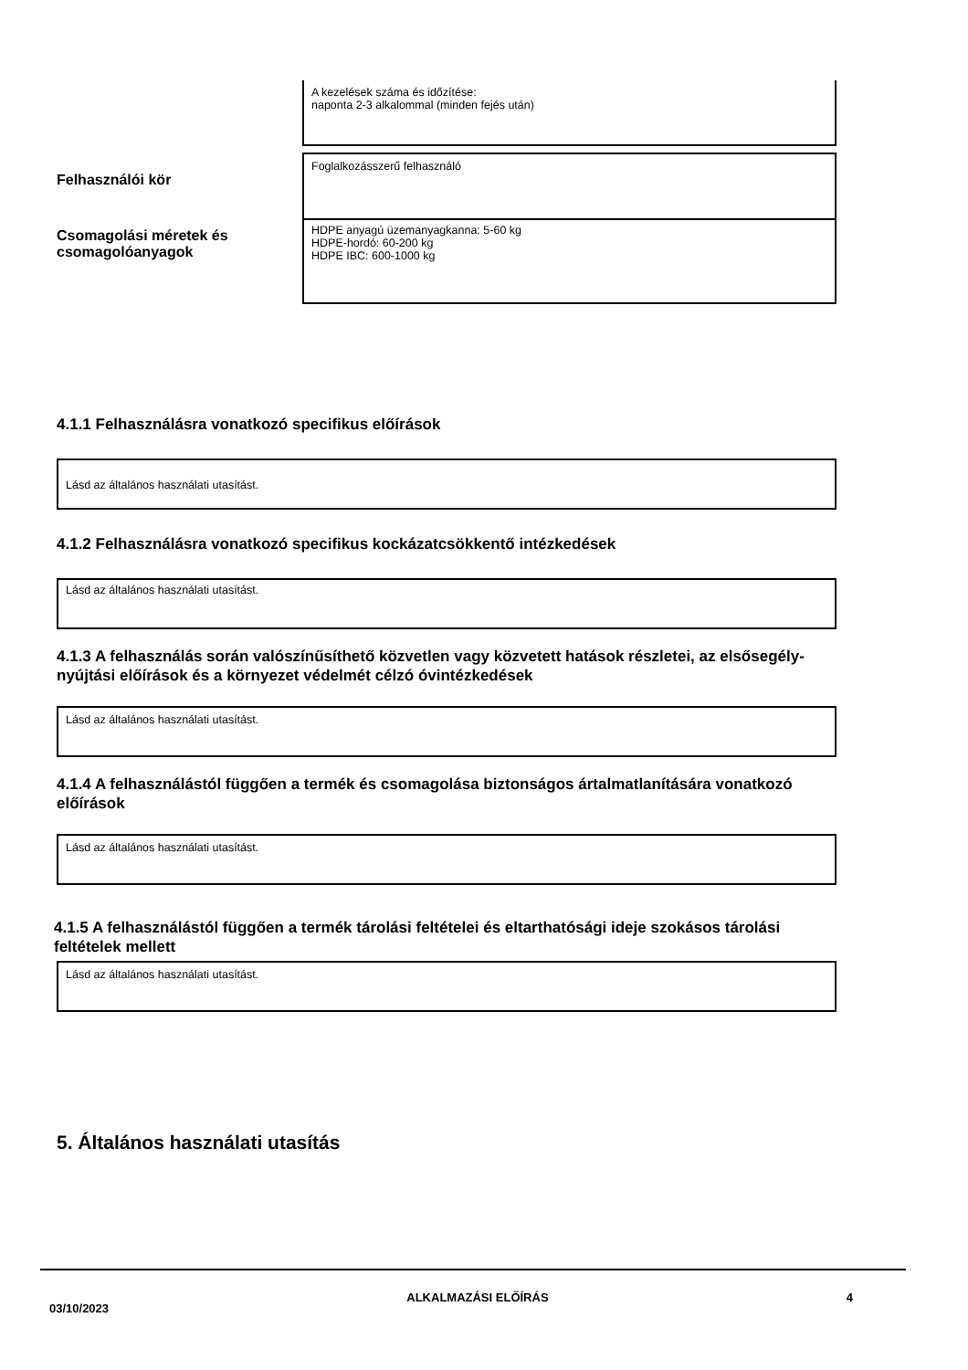A kezelések száma és időzítése:
naponta 2-3 alkalommal (minden fejés után)
Felhasználói kör
Foglalkozásszerű felhasználó
Csomagolási méretek és csomagolóanyagok
HDPE anyagú üzemanyagkanna: 5-60 kg
HDPE-hordó: 60-200 kg
HDPE IBC: 600-1000 kg
4.1.1 Felhasználásra vonatkozó specifikus előírások
Lásd az általános használati utasítást.
4.1.2 Felhasználásra vonatkozó specifikus kockázatcsökkentő intézkedések
Lásd az általános használati utasítást.
4.1.3 A felhasználás során valószínűsíthető közvetlen vagy közvetett hatások részletei, az elsősegély-nyújtási előírások és a környezet védelmét célzó óvintézkedések
Lásd az általános használati utasítást.
4.1.4 A felhasználástól függően a termék és csomagolása biztonságos ártalmatlanítására vonatkozó előírások
Lásd az általános használati utasítást.
4.1.5 A felhasználástól függően a termék tárolási feltételei és eltarthatósági ideje szokásos tárolási feltételek mellett
Lásd az általános használati utasítást.
5. Általános használati utasítás
03/10/2023 ALKALMAZÁSI ELŐÍRÁS 4